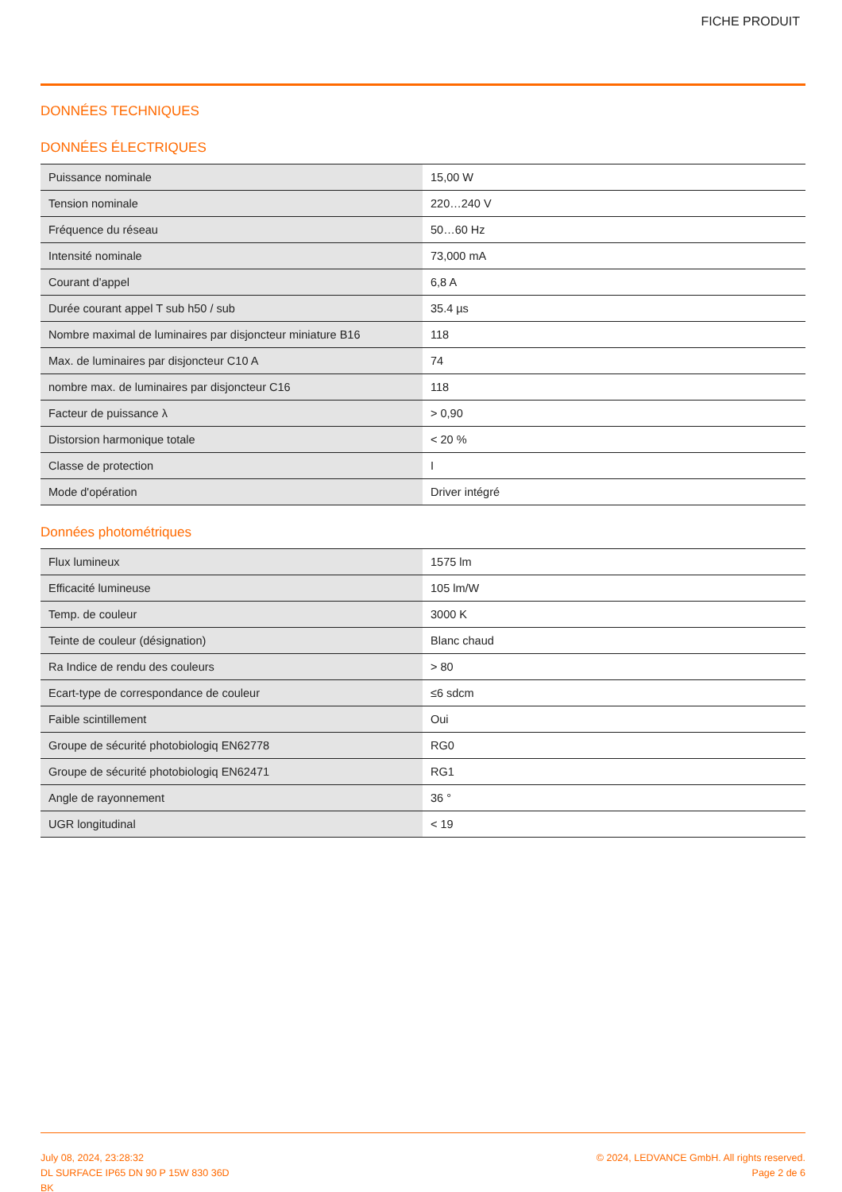FICHE PRODUIT
DONNÉES TECHNIQUES
DONNÉES ÉLECTRIQUES
| Puissance nominale | 15,00 W |
| Tension nominale | 220…240 V |
| Fréquence du réseau | 50…60 Hz |
| Intensité nominale | 73,000 mA |
| Courant d'appel | 6,8 A |
| Durée courant appel T sub h50 / sub | 35.4 µs |
| Nombre maximal de luminaires par disjoncteur miniature B16 | 118 |
| Max. de luminaires par disjoncteur C10 A | 74 |
| nombre max. de luminaires par disjoncteur C16 | 118 |
| Facteur de puissance λ | > 0,90 |
| Distorsion harmonique totale | < 20 % |
| Classe de protection | I |
| Mode d'opération | Driver intégré |
Données photométriques
| Flux lumineux | 1575 lm |
| Efficacité lumineuse | 105 lm/W |
| Temp. de couleur | 3000 K |
| Teinte de couleur (désignation) | Blanc chaud |
| Ra Indice de rendu des couleurs | > 80 |
| Ecart-type de correspondance de couleur | ≤6 sdcm |
| Faible scintillement | Oui |
| Groupe de sécurité photobiologiq EN62778 | RG0 |
| Groupe de sécurité photobiologiq EN62471 | RG1 |
| Angle de rayonnement | 36 ° |
| UGR longitudinal | < 19 |
July 08, 2024, 23:28:32
DL SURFACE IP65 DN 90 P 15W 830 36D
BK
© 2024, LEDVANCE GmbH. All rights reserved.
Page 2 de 6